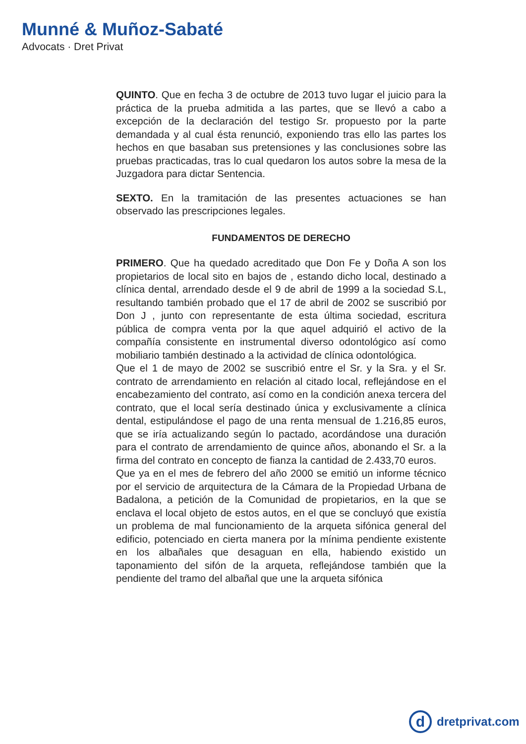Munné & Muñoz-Sabaté
Advocats · Dret Privat
QUINTO. Que en fecha 3 de octubre de 2013 tuvo lugar el juicio para la práctica de la prueba admitida a las partes, que se llevó a cabo a excepción de la declaración del testigo Sr. propuesto por la parte demandada y al cual ésta renunció, exponiendo tras ello las partes los hechos en que basaban sus pretensiones y las conclusiones sobre las pruebas practicadas, tras lo cual quedaron los autos sobre la mesa de la Juzgadora para dictar Sentencia.
SEXTO. En la tramitación de las presentes actuaciones se han observado las prescripciones legales.
FUNDAMENTOS DE DERECHO
PRIMERO. Que ha quedado acreditado que Don Fe y Doña A son los propietarios de local sito en bajos de , estando dicho local, destinado a clínica dental, arrendado desde el 9 de abril de 1999 a la sociedad S.L, resultando también probado que el 17 de abril de 2002 se suscribió por Don J , junto con representante de esta última sociedad, escritura pública de compra venta por la que aquel adquirió el activo de la compañía consistente en instrumental diverso odontológico así como mobiliario también destinado a la actividad de clínica odontológica.
Que el 1 de mayo de 2002 se suscribió entre el Sr. y la Sra. y el Sr. contrato de arrendamiento en relación al citado local, reflejándose en el encabezamiento del contrato, así como en la condición anexa tercera del contrato, que el local sería destinado única y exclusivamente a clínica dental, estipulándose el pago de una renta mensual de 1.216,85 euros, que se iría actualizando según lo pactado, acordándose una duración para el contrato de arrendamiento de quince años, abonando el Sr. a la firma del contrato en concepto de fianza la cantidad de 2.433,70 euros.
Que ya en el mes de febrero del año 2000 se emitió un informe técnico por el servicio de arquitectura de la Cámara de la Propiedad Urbana de Badalona, a petición de la Comunidad de propietarios, en la que se enclava el local objeto de estos autos, en el que se concluyó que existía un problema de mal funcionamiento de la arqueta sifónica general del edificio, potenciado en cierta manera por la mínima pendiente existente en los albañales que desaguan en ella, habiendo existido un taponamiento del sifón de la arqueta, reflejándose también que la pendiente del tramo del albañal que une la arqueta sifónica
d
dretprivat.com